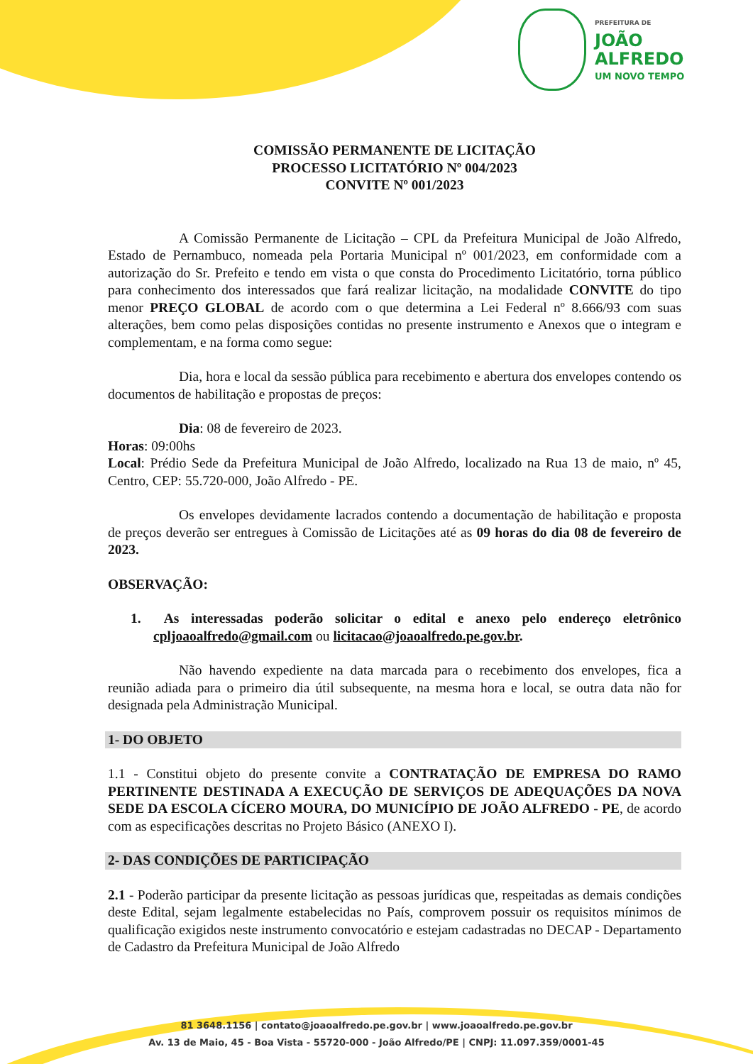PREFEITURA DE
JOÃO
ALFREDO
UM NOVO TEMPO
COMISSÃO PERMANENTE DE LICITAÇÃO
PROCESSO LICITATÓRIO Nº 004/2023
CONVITE Nº 001/2023
A Comissão Permanente de Licitação – CPL da Prefeitura Municipal de João Alfredo, Estado de Pernambuco, nomeada pela Portaria Municipal nº 001/2023, em conformidade com a autorização do Sr. Prefeito e tendo em vista o que consta do Procedimento Licitatório, torna público para conhecimento dos interessados que fará realizar licitação, na modalidade CONVITE do tipo menor PREÇO GLOBAL de acordo com o que determina a Lei Federal nº 8.666/93 com suas alterações, bem como pelas disposições contidas no presente instrumento e Anexos que o integram e complementam, e na forma como segue:
Dia, hora e local da sessão pública para recebimento e abertura dos envelopes contendo os documentos de habilitação e propostas de preços:
Dia: 08 de fevereiro de 2023.
Horas: 09:00hs
Local: Prédio Sede da Prefeitura Municipal de João Alfredo, localizado na Rua 13 de maio, nº 45, Centro, CEP: 55.720-000, João Alfredo - PE.
Os envelopes devidamente lacrados contendo a documentação de habilitação e proposta de preços deverão ser entregues à Comissão de Licitações até as 09 horas do dia 08 de fevereiro de 2023.
OBSERVAÇÃO:
1. As interessadas poderão solicitar o edital e anexo pelo endereço eletrônico cpljoaoalfredo@gmail.com ou licitacao@joaoalfredo.pe.gov.br.
Não havendo expediente na data marcada para o recebimento dos envelopes, fica a reunião adiada para o primeiro dia útil subsequente, na mesma hora e local, se outra data não for designada pela Administração Municipal.
1- DO OBJETO
1.1 - Constitui objeto do presente convite a CONTRATAÇÃO DE EMPRESA DO RAMO PERTINENTE DESTINADA A EXECUÇÃO DE SERVIÇOS DE ADEQUAÇÕES DA NOVA SEDE DA ESCOLA CÍCERO MOURA, DO MUNICÍPIO DE JOÃO ALFREDO - PE, de acordo com as especificações descritas no Projeto Básico (ANEXO I).
2- DAS CONDIÇÕES DE PARTICIPAÇÃO
2.1 - Poderão participar da presente licitação as pessoas jurídicas que, respeitadas as demais condições deste Edital, sejam legalmente estabelecidas no País, comprovem possuir os requisitos mínimos de qualificação exigidos neste instrumento convocatório e estejam cadastradas no DECAP - Departamento de Cadastro da Prefeitura Municipal de João Alfredo
81 3648.1156 | contato@joaoalfredo.pe.gov.br | www.joaoalfredo.pe.gov.br
Av. 13 de Maio, 45 - Boa Vista - 55720-000 - João Alfredo/PE | CNPJ: 11.097.359/0001-45